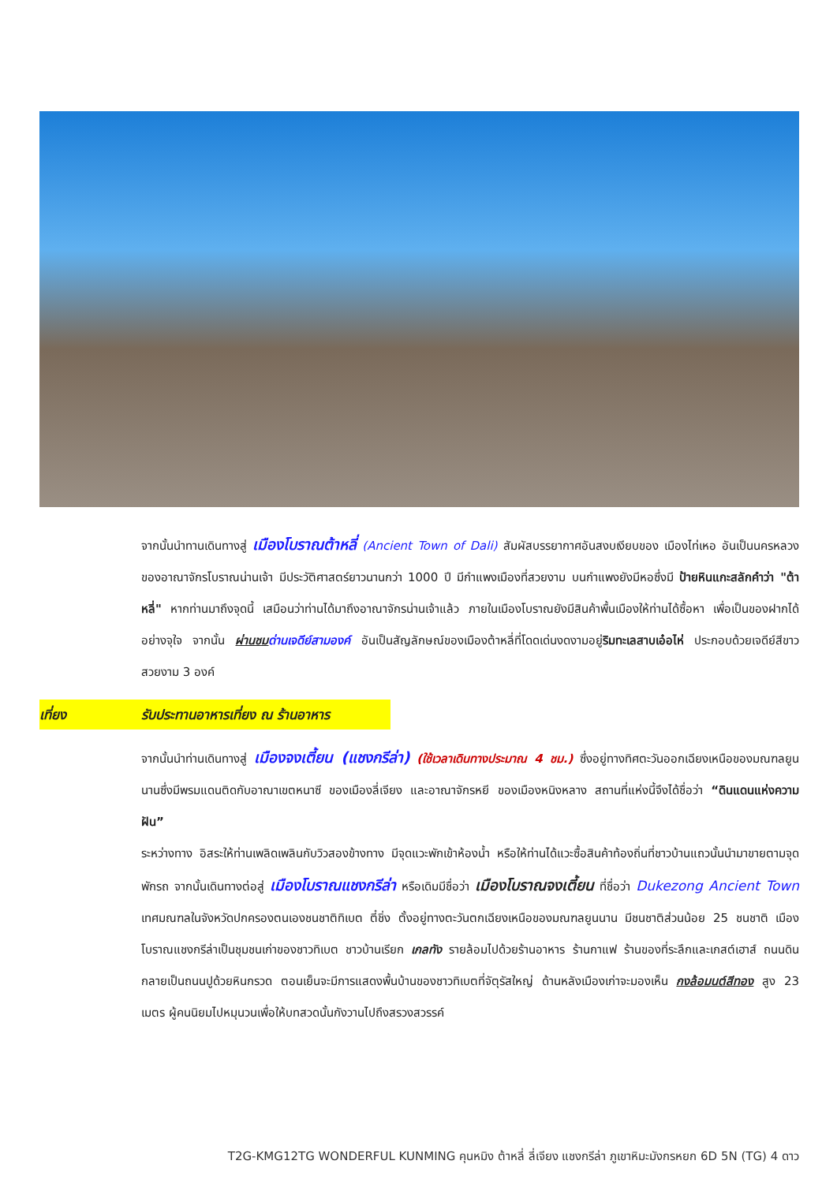จากนั้นนำทานเดินทางสู่ เมืองโบราณต้าหลี่ (Ancient Town of Dali) สัมผัสบรรยากาศอันสงบเงียบของ เมืองไท่เหอ อันเป็นนครหลวงของอาณาจักรโบราณน่านเจ้า มีประวัติศาสตร์ยาวนานกว่า 1000 ปี มีกำแพงเมืองที่สวยงาม บนกำแพงยังมีหอซึ่งมี ป้ายหินแกะสลักคำว่า "ต้าหลี่" หากท่านมาถึงจุดนี้ เสมือนว่าท่านได้มาถึงอาณาจักรน่านเจ้าแล้ว ภายในเมืองโบราณยังมีสินค้าพื้นเมืองให้ท่านได้ซื้อหา เพื่อเป็นของฝากได้อย่างจุใจ จากนั้น ผ่านชม ด่านเจดีย์สามองค์ อันเป็นสัญลักษณ์ของเมืองต้าหลี่ที่โดดเด่นงดงามอยู่ริมทะเลสาบเอ๋อไห่ ประกอบด้วยเจดีย์สีขาวสวยงาม 3 องค์
เที่ยง รับประทานอาหารเที่ยง ณ ร้านอาหาร
จากนั้นนำท่านเดินทางสู่ เมืองจงเตี้ยน (แชงกรีล่า) (ใช้เวลาเดินทางประมาณ 4 ชม.) ซึ่งอยู่ทางทิศตะวันออกเฉียงเหนือของมณฑลยูนนานซึ่งมีพรมแดนติดกับอาณาเขตหนาซี ของเมืองลี่เจียง และอาณาจักรหยี ของเมืองหนิงหลาง สถานที่แห่งนี้จึงได้ชื่อว่า “ดินแดนแห่งความฝัน”
ระหว่างทาง อิสระให้ท่านเพลิดเพลินกับวิวสองข้างทาง มีจุดแวะพักเข้าห้องน้ำ หรือให้ท่านได้แวะซื้อสินค้าท้องถิ่นที่ชาวบ้านแถวนั้นนำมาขายตามจุดพักรถ จากนั้นเดินทางต่อสู่ เมืองโบราณแชงกรีล่า หรือเดิมมีชื่อว่า เมืองโบราณจงเตี้ยน ที่ชื่อว่า Dukezong Ancient Town เทศมณฑลในจังหวัดปกครองตนเองชนชาติทิเบต ตี๋ชิ่ง ตั้งอยู่ทางตะวันตกเฉียงเหนือของมณฑลยูนนาน มีชนชาติส่วนน้อย 25 ชนชาติ เมืองโบราณแชงกรีล่าเป็นชุมชนเก่าของชาวทิเบต ชาวบ้านเรียก เกลทัง รายล้อมไปด้วยร้านอาหาร ร้านกาแฟ ร้านของที่ระลึกและเกสต์เฮาส์ ถนนดินกลายเป็นถนนปูด้วยหินกรวด ตอนเย็นจะมีการแสดงพื้นบ้านของชาวทิเบตที่จัตุรัสใหญ่ ด้านหลังเมืองเก่าจะมองเห็น กงล้อมนต์สีทอง สูง 23 เมตร ผู้คนนิยมไปหมุนวนเพื่อให้บทสวดนั้นกังวานไปถึงสรวงสวรรค์
T2G-KMG12TG WONDERFUL KUNMING คุนหมิง ต้าหลี่ ลี่เจียง แชงกรีล่า ภูเขาหิมะมังกรหยก 6D 5N (TG) 4 ดาว